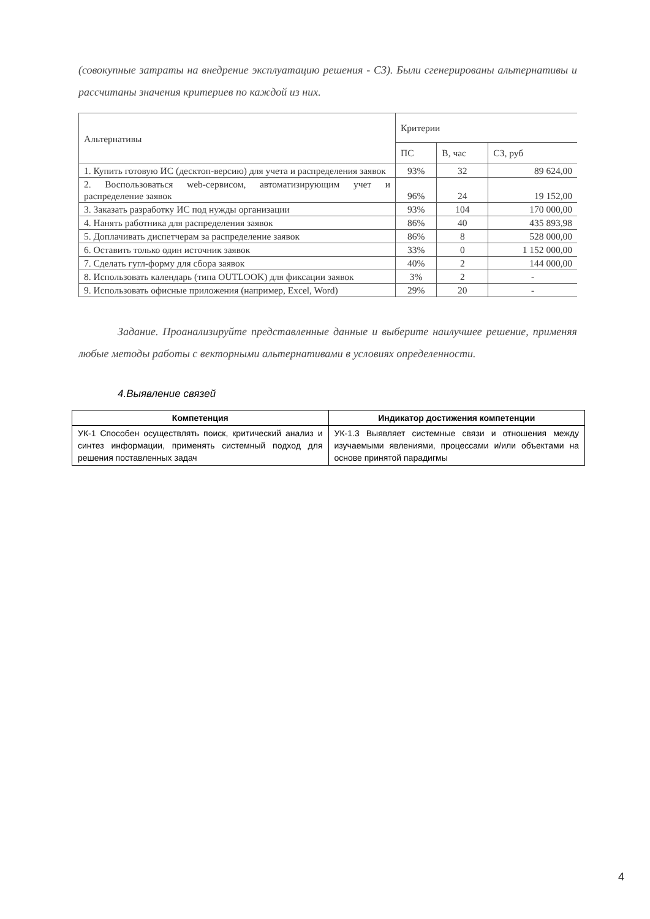(совокупные затраты на внедрение эксплуатацию решения - СЗ). Были сгенерированы альтернативы и рассчитаны значения критериев по каждой из них.
| Альтернативы | Критерии | | |
| --- | --- | --- | --- |
| | ПС | В, час | СЗ, руб |
| 1. Купить готовую ИС (десктоп-версию) для учета и распределения заявок | 93% | 32 | 89 624,00 |
| 2. Воспользоваться web-сервисом, автоматизирующим учет и распределение заявок | 96% | 24 | 19 152,00 |
| 3. Заказать разработку ИС под нужды организации | 93% | 104 | 170 000,00 |
| 4. Нанять работника для распределения заявок | 86% | 40 | 435 893,98 |
| 5. Доплачивать диспетчерам за распределение заявок | 86% | 8 | 528 000,00 |
| 6. Оставить только один источник заявок | 33% | 0 | 1 152 000,00 |
| 7. Сделать гугл-форму для сбора заявок | 40% | 2 | 144 000,00 |
| 8. Использовать календарь (типа OUTLOOK) для фиксации заявок | 3% | 2 | - |
| 9. Использовать офисные приложения (например, Excel, Word) | 29% | 20 | - |
Задание. Проанализируйте представленные данные и выберите наилучшее решение, применяя любые методы работы с векторными альтернативами в условиях определенности.
4.Выявление связей
| Компетенция | Индикатор достижения компетенции |
| --- | --- |
| УК-1 Способен осуществлять поиск, критический анализ и синтез информации, применять системный подход для решения поставленных задач | УК-1.3 Выявляет системные связи и отношения между изучаемыми явлениями, процессами и/или объектами на основе принятой парадигмы |
4